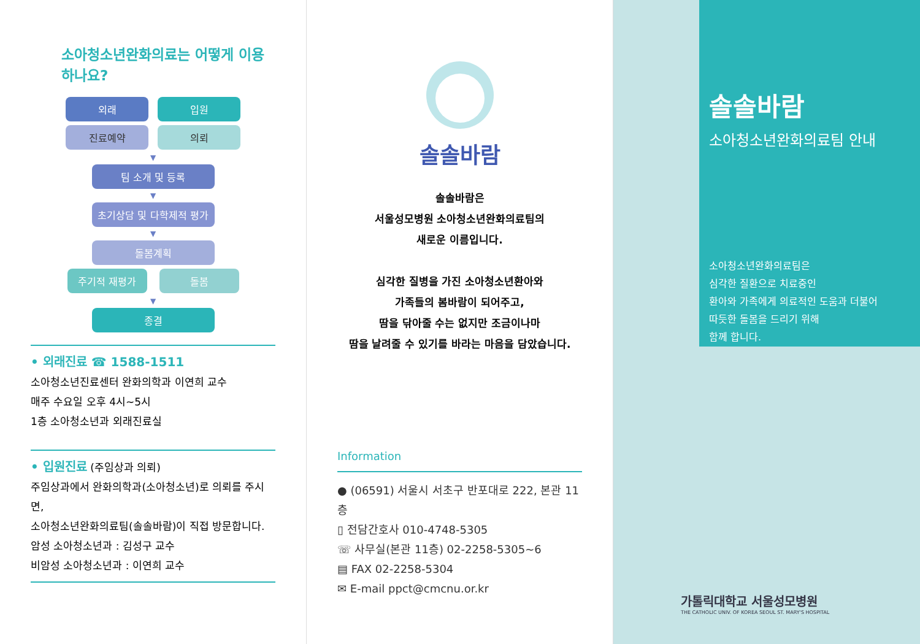소아청소년완화의료는 어떻게 이용
하나요?
외래 입원
진료예약 의뢰
▼
팀 소개 및 등록
▼
초기상담 및 다학제적 평가
▼
돌봄계획
주기적 재평가 돌봄
▼
종결
• 외래진료 ☎ 1588-1511
소아청소년진료센터 완화의학과 이연희 교수
매주 수요일 오후 4시~5시
1층 소아청소년과 외래진료실
• 입원진료 (주임상과 의뢰)
주임상과에서 완화의학과(소아청소년)로 의뢰를 주시면,
소아청소년완화의료팀(솔솔바람)이 직접 방문합니다.
암성 소아청소년과 : 김성구 교수
비암성 소아청소년과 : 이연희 교수
솔솔바람
솔솔바람은
서울성모병원 소아청소년완화의료팀의
새로운 이름입니다.
심각한 질병을 가진 소아청소년환아와
가족들의 봄바람이 되어주고,
땀을 닦아줄 수는 없지만 조금이나마
땀을 날려줄 수 있기를 바라는 마음을 담았습니다.
Information
● (06591) 서울시 서초구 반포대로 222, 본관 11층
▯ 전담간호사 010-4748-5305
☏ 사무실(본관 11층) 02-2258-5305~6
▤ FAX 02-2258-5304
✉ E-mail ppct@cmcnu.or.kr
솔솔바람
소아청소년완화의료팀 안내
소아청소년완화의료팀은
심각한 질환으로 치료중인
환아와 가족에게 의료적인 도움과 더불어
따듯한 돌봄을 드리기 위해
함께 합니다.
가톨릭대학교 서울성모병원
THE CATHOLIC UNIV. OF KOREA SEOUL ST. MARY'S HOSPITAL